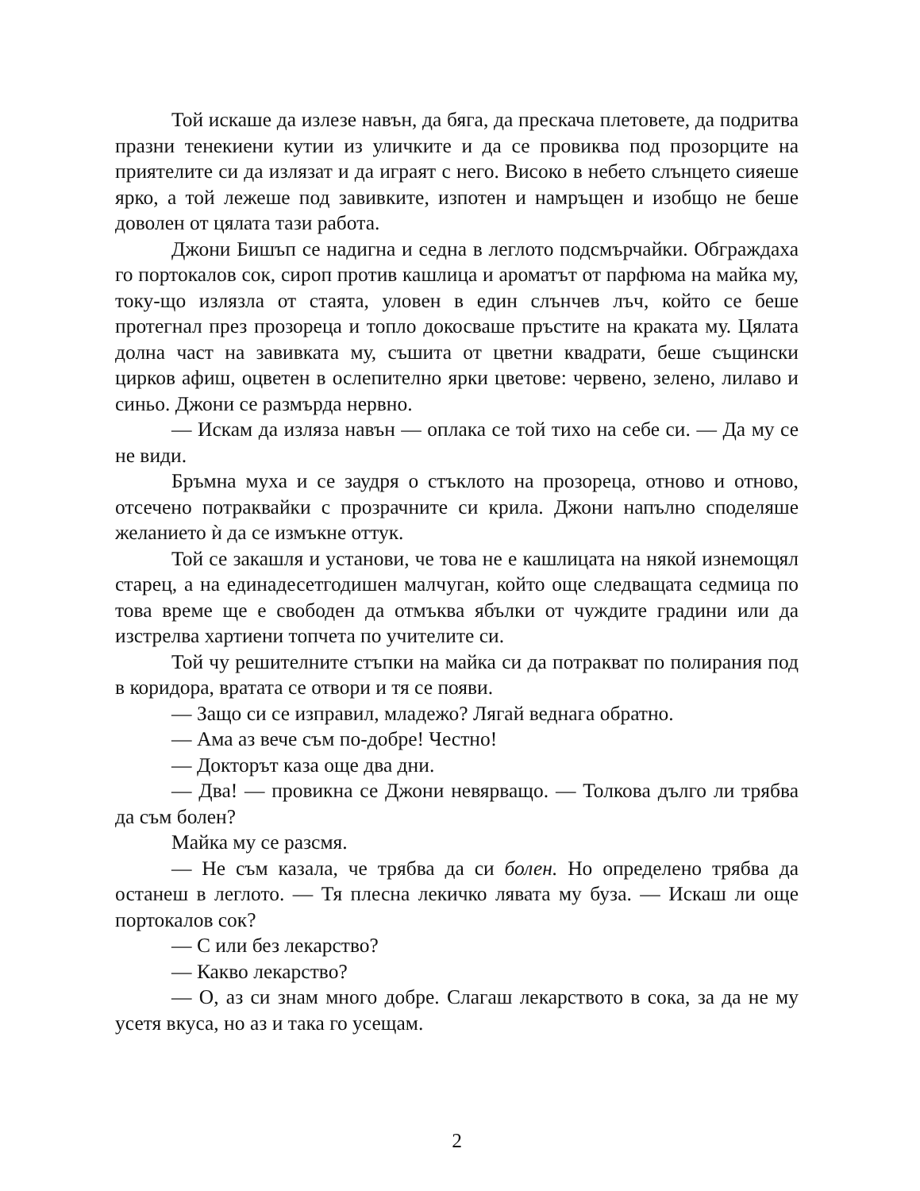Той искаше да излезе навън, да бяга, да прескача плетовете, да подритва празни тенекиени кутии из уличките и да се провиква под прозорците на приятелите си да излязат и да играят с него. Високо в небето слънцето сияеше ярко, а той лежеше под завивките, изпотен и намръщен и изобщо не беше доволен от цялата тази работа.
Джони Бишъп се надигна и седна в леглото подсмърчайки. Обграждаха го портокалов сок, сироп против кашлица и ароматът от парфюма на майка му, току-що излязла от стаята, уловен в един слънчев лъч, който се беше протегнал през прозореца и топло докосваше пръстите на краката му. Цялата долна част на завивката му, съшита от цветни квадрати, беше същински цирков афиш, оцветен в ослепително ярки цветове: червено, зелено, лилаво и синьо. Джони се размърда нервно.
— Искам да изляза навън — оплака се той тихо на себе си. — Да му се не види.
Бръмна муха и се заудря о стъклото на прозореца, отново и отново, отсечено потраквайки с прозрачните си крила. Джони напълно споделяше желанието ѝ да се измъкне оттук.
Той се закашля и установи, че това не е кашлицата на някой изнемощял старец, а на единадесетгодишен малчуган, който още следващата седмица по това време ще е свободен да отмъква ябълки от чуждите градини или да изстрелва хартиени топчета по учителите си.
Той чу решителните стъпки на майка си да потракват по полирания под в коридора, вратата се отвори и тя се появи.
— Защо си се изправил, младежо? Лягай веднага обратно.
— Ама аз вече съм по-добре! Честно!
— Докторът каза още два дни.
— Два! — провикна се Джони невярващо. — Толкова дълго ли трябва да съм болен?
Майка му се разсмя.
— Не съм казала, че трябва да си болен. Но определено трябва да останеш в леглото. — Тя плесна лекичко лявата му буза. — Искаш ли още портокалов сок?
— С или без лекарство?
— Какво лекарство?
— О, аз си знам много добре. Слагаш лекарството в сока, за да не му усетя вкуса, но аз и така го усещам.
2